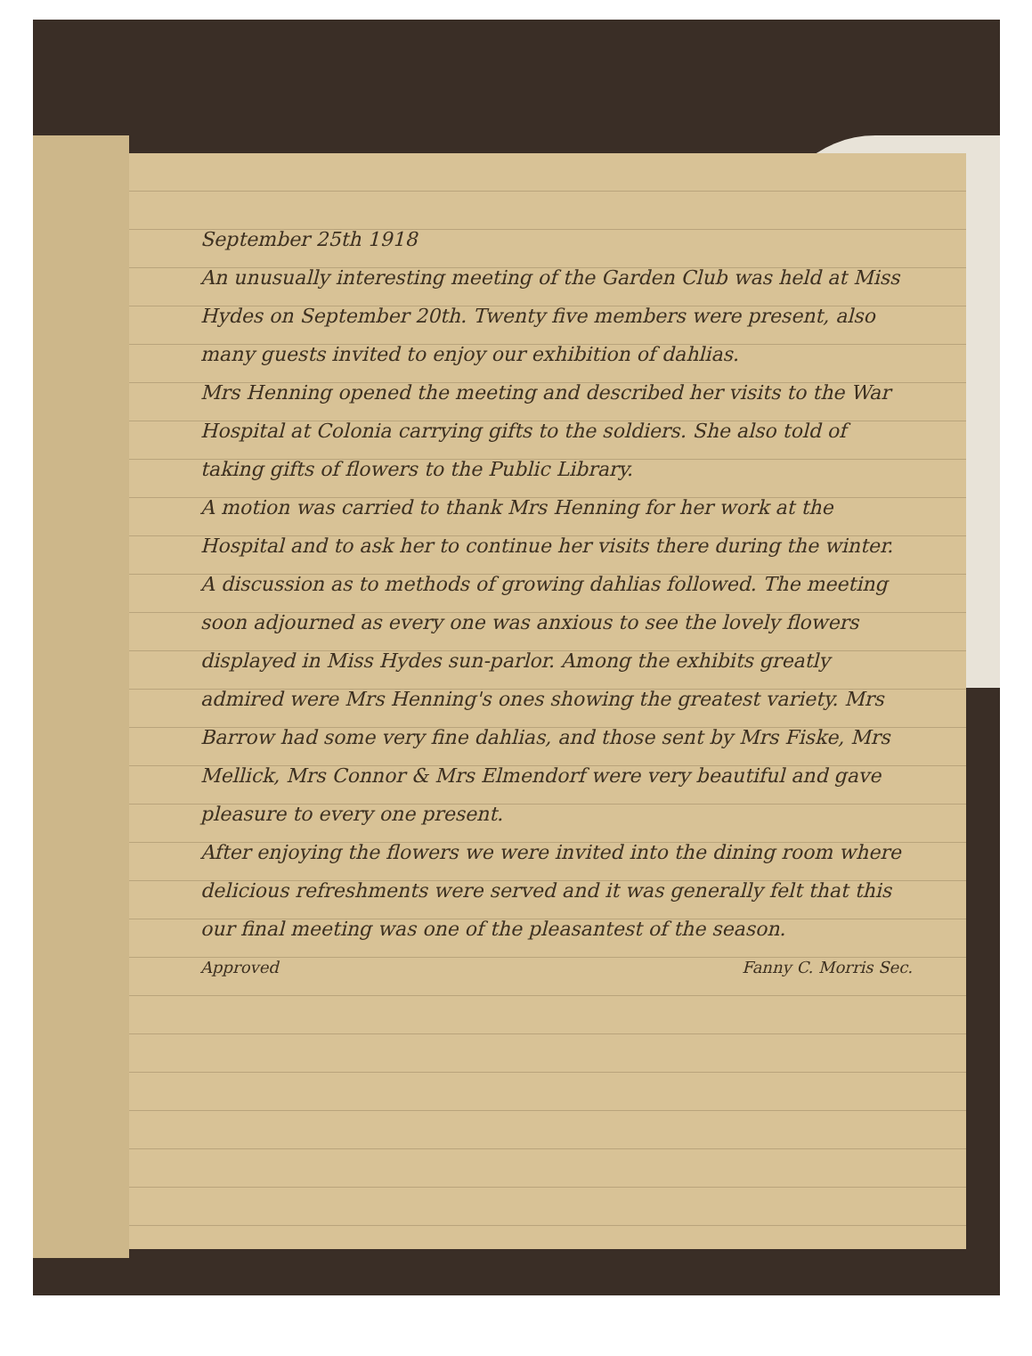September 25th 1918
An unusually interesting meeting of the Garden Club was held at Miss Hydes on September 20th. Twenty five members were present, also many guests invited to enjoy our exhibition of dahlias.
Mrs Henning opened the meeting and described her visits to the War Hospital at Colonia carrying gifts to the soldiers. She also told of taking gifts of flowers to the Public Library.
A motion was carried to thank Mrs Henning for her work at the Hospital and to ask her to continue her visits there during the winter. A discussion as to methods of growing dahlias followed. The meeting soon adjourned as every one was anxious to see the lovely flowers displayed in Miss Hydes sun-parlor. Among the exhibits greatly admired were Mrs Henning's ones showing the greatest variety. Mrs Barrow had some very fine dahlias, and those sent by Mrs Fiske, Mrs Mellick, Mrs Connor & Mrs Elmendorf were very beautiful and gave pleasure to every one present.
After enjoying the flowers we were invited into the dining room where delicious refreshments were served and it was generally felt that this our final meeting was one of the pleasantest of the season.
Approved Fanny C. Morris Sec.